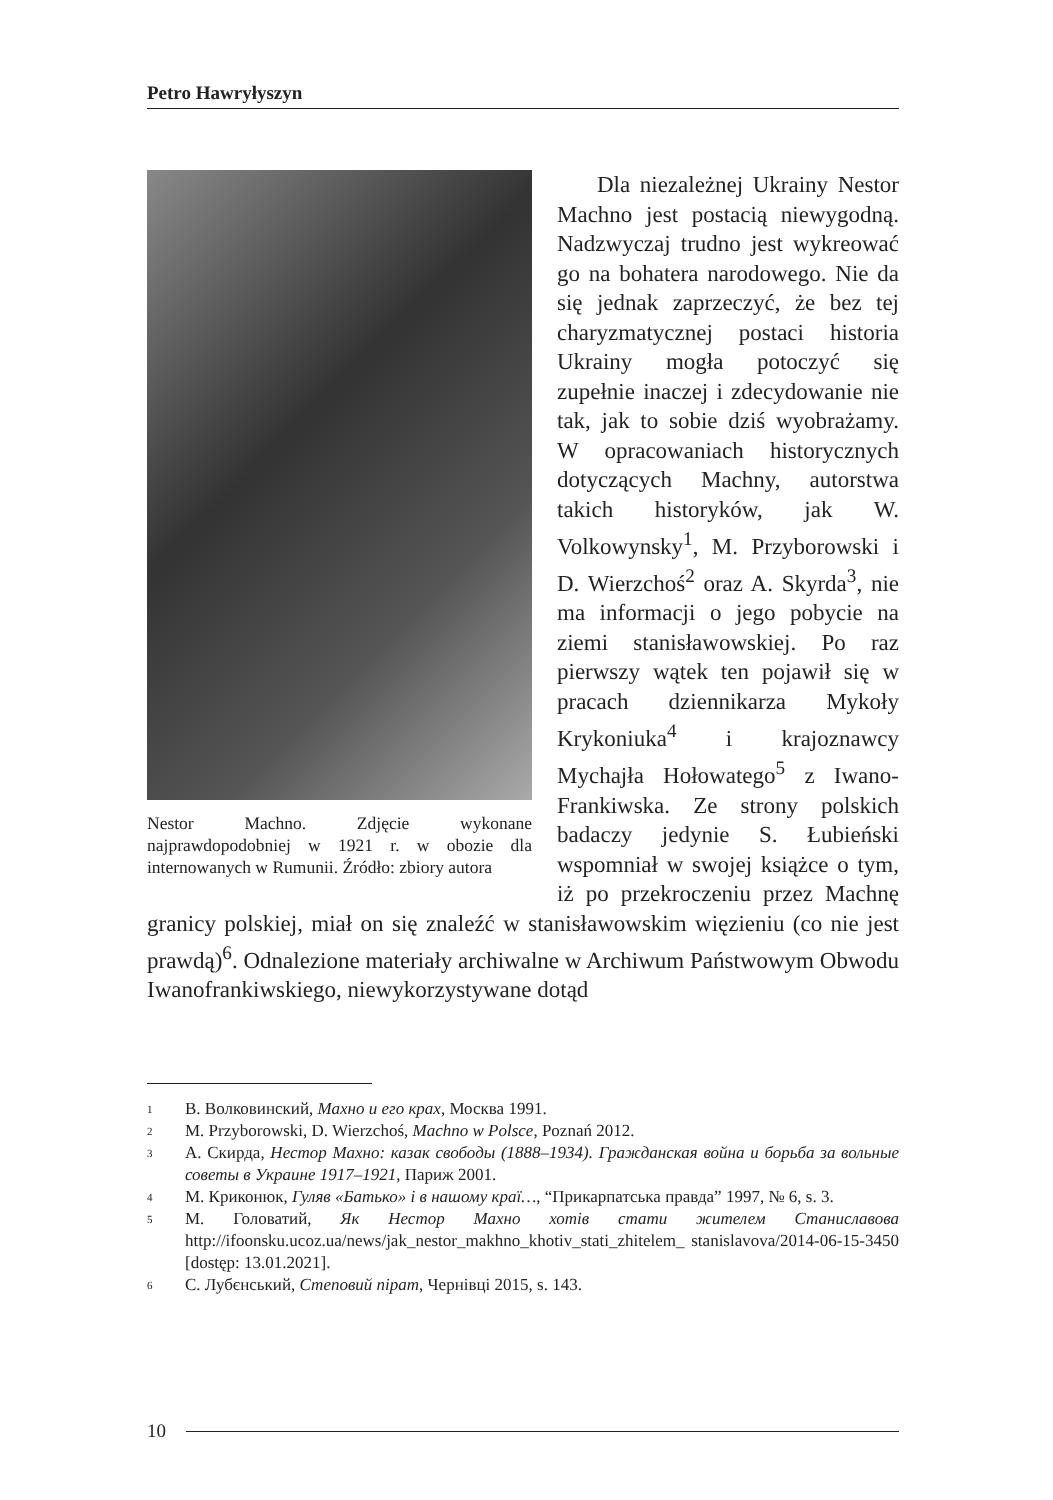Petro Hawryłyszyn
Nestor Machno. Zdjęcie wykonane najprawdopodobniej w 1921 r. w obozie dla internowanych w Rumunii. Źródło: zbiory autora
Dla niezależnej Ukrainy Nestor Machno jest postacią niewygodną. Nadzwyczaj trudno jest wykreować go na bohatera narodowego. Nie da się jednak zaprzeczyć, że bez tej charyzmatycznej postaci historia Ukrainy mogła potoczyć się zupełnie inaczej i zdecydowanie nie tak, jak to sobie dziś wyobrażamy. W opracowaniach historycznych dotyczących Machny, autorstwa takich historyków, jak W. Volkowynsky<sup>1</sup>, M. Przyborowski i D. Wierzchoś<sup>2</sup> oraz A. Skyrda<sup>3</sup>, nie ma informacji o jego pobycie na ziemi stanisławowskiej. Po raz pierwszy wątek ten pojawił się w pracach dziennikarza Mykoły Krykoniuka<sup>4</sup> i krajoznawcy Mychajła Hołowatego<sup>5</sup> z Iwano-Frankiwska. Ze strony polskich badaczy jedynie S. Łubieński wspomniał w swojej książce o tym, iż po przekroczeniu przez Machnę granicy polskiej, miał on się znaleźć w stanisławowskim więzieniu (co nie jest prawdą)<sup>6</sup>. Odnalezione materiały archiwalne w Archiwum Państwowym Obwodu Iwanofrankiwskiego, niewykorzystywane dotąd
1 В. Волковинский, Махно и его крах, Москва 1991.
2 M. Przyborowski, D. Wierzchoś, Machno w Polsce, Poznań 2012.
3 А. Скирда, Нестор Махно: казак свободы (1888–1934). Гражданская война и борьба за вольные советы в Украине 1917–1921, Париж 2001.
4 М. Криконюк, Гуляв «Батько» і в нашому краї…, “Прикарпатська правда” 1997, № 6, s. 3.
5 М. Головатий, Як Нестор Махно хотів стати жителем Станиславова http://ifoonsku.ucoz.ua/news/jak_nestor_makhno_khotiv_stati_zhitelem_ stanislavova/2014-06-15-3450 [dostęp: 13.01.2021].
6 С. Лубєнський, Степовий пірат, Чернівці 2015, s. 143.
10